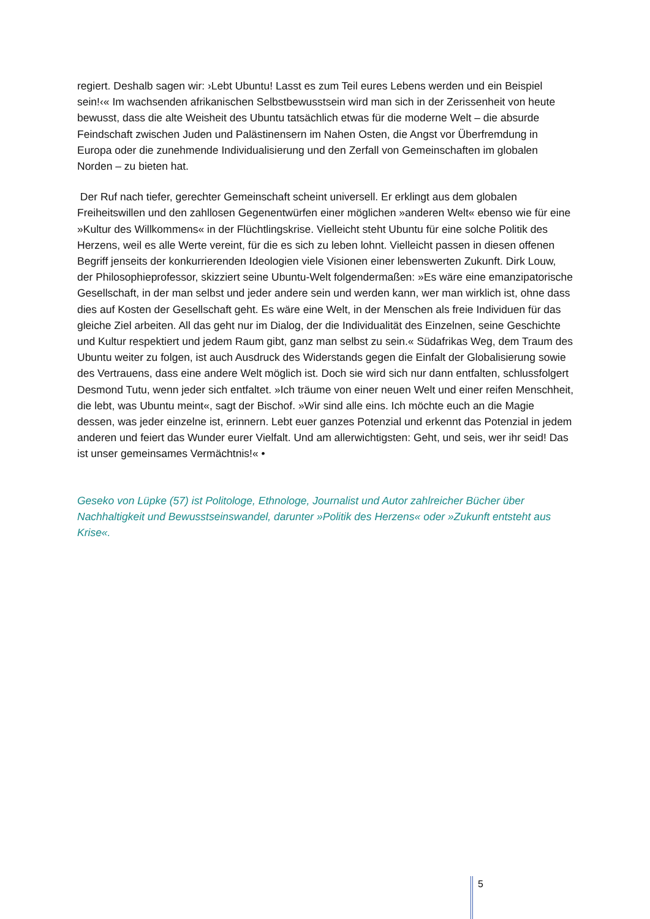regiert. Deshalb sagen wir: ›Lebt Ubuntu! Lasst es zum Teil eures Lebens werden und ein Beispiel sein!‹« Im wachsenden afrikanischen Selbstbewusstsein wird man sich in der Zerissenheit von heute bewusst, dass die alte Weisheit des Ubuntu tatsächlich etwas für die moderne Welt – die absurde Feindschaft zwischen Juden und Palästinensern im Nahen Osten, die Angst vor Überfremdung in Europa oder die zunehmende Individualisierung und den Zerfall von Gemeinschaften im globalen Norden – zu bieten hat.
Der Ruf nach tiefer, gerechter Gemeinschaft scheint universell. Er erklingt aus dem globalen Freiheitswillen und den zahllosen Gegenentwürfen einer möglichen »anderen Welt« ebenso wie für eine »Kultur des Willkommens« in der Flüchtlingskrise. Vielleicht steht Ubuntu für eine solche Politik des Herzens, weil es alle Werte vereint, für die es sich zu leben lohnt. Vielleicht passen in diesen offenen Begriff jenseits der konkurrierenden Ideologien viele Visionen einer lebenswerten Zukunft. Dirk Louw, der Philosophieprofessor, skizziert seine Ubuntu-Welt folgendermaßen: »Es wäre eine emanzipatorische Gesellschaft, in der man selbst und jeder andere sein und werden kann, wer man wirklich ist, ohne dass dies auf Kosten der Gesellschaft geht. Es wäre eine Welt, in der Menschen als freie Individuen für das gleiche Ziel arbeiten. All das geht nur im Dialog, der die Individualität des Einzelnen, seine Geschichte und Kultur respektiert und jedem Raum gibt, ganz man selbst zu sein.« Südafrikas Weg, dem Traum des Ubuntu weiter zu folgen, ist auch Ausdruck des Widerstands gegen die Einfalt der Globalisierung sowie des Vertrauens, dass eine andere Welt möglich ist. Doch sie wird sich nur dann entfalten, schlussfolgert Desmond Tutu, wenn jeder sich entfaltet. »Ich träume von einer neuen Welt und einer reifen Menschheit, die lebt, was Ubuntu meint«, sagt der Bischof. »Wir sind alle eins. Ich möchte euch an die Magie dessen, was jeder einzelne ist, erinnern. Lebt euer ganzes Potenzial und erkennt das Potenzial in jedem anderen und feiert das Wunder eurer Vielfalt. Und am allerwichtigsten: Geht, und seis, wer ihr seid! Das ist unser gemeinsames Vermächtnis!« •
Geseko von Lüpke (57) ist Politologe, Ethnologe, Journalist und Autor zahlreicher Bücher über Nachhaltigkeit und Bewusstseinswandel, darunter »Politik des Herzens« oder »Zukunft entsteht aus Krise«.
5